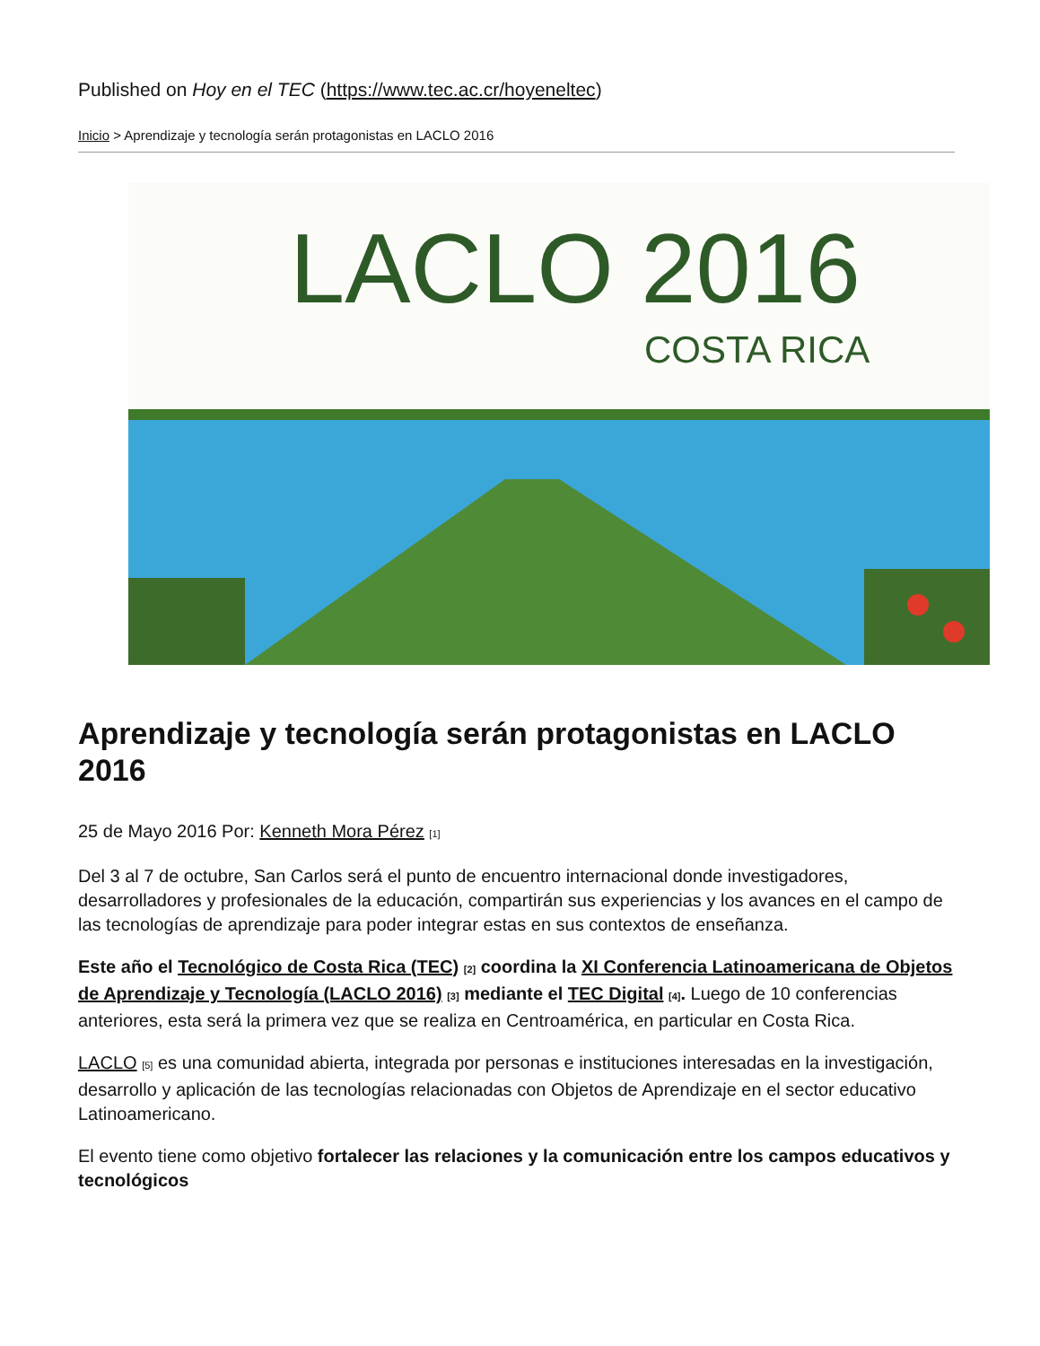Published on Hoy en el TEC (https://www.tec.ac.cr/hoyeneltec)
Inicio > Aprendizaje y tecnología serán protagonistas en LACLO 2016
LACLO 2016
COSTA RICA
Aprendizaje y tecnología serán protagonistas en LACLO 2016
25 de Mayo 2016 Por: Kenneth Mora Pérez <sup>[1]</sup>
Del 3 al 7 de octubre, San Carlos será el punto de encuentro internacional donde investigadores, desarrolladores y profesionales de la educación, compartirán sus experiencias y los avances en el campo de las tecnologías de aprendizaje para poder integrar estas en sus contextos de enseñanza.
Este año el Tecnológico de Costa Rica (TEC) <sup>[2]</sup> coordina la XI Conferencia Latinoamericana de Objetos de Aprendizaje y Tecnología (LACLO 2016) <sup>[3]</sup> mediante el TEC Digital <sup>[4]</sup>. Luego de 10 conferencias anteriores, esta será la primera vez que se realiza en Centroamérica, en particular en Costa Rica.
LACLO <sup>[5]</sup> es una comunidad abierta, integrada por personas e instituciones interesadas en la investigación, desarrollo y aplicación de las tecnologías relacionadas con Objetos de Aprendizaje en el sector educativo Latinoamericano.
El evento tiene como objetivo fortalecer las relaciones y la comunicación entre los campos educativos y tecnológicos